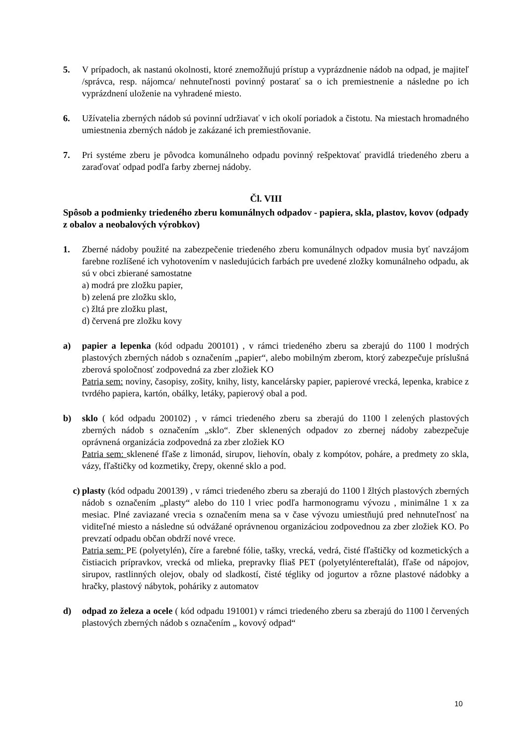5. V prípadoch, ak nastanú okolnosti, ktoré znemožňujú prístup a vyprázdnenie nádob na odpad, je majiteľ /správca, resp. nájomca/ nehnuteľnosti povinný postarať sa o ich premiestnenie a následne po ich vyprázdnení uloženie na vyhradené miesto.
6. Užívatelia zberných nádob sú povinní udržiavať v ich okolí poriadok a čistotu. Na miestach hromadného umiestnenia zberných nádob je zakázané ich premiestňovanie.
7. Pri systéme zberu je pôvodca komunálneho odpadu povinný rešpektovať pravidlá triedeného zberu a zaraďovať odpad podľa farby zbernej nádoby.
Čl. VIII
Spôsob a podmienky triedeného zberu komunálnych odpadov - papiera, skla, plastov, kovov (odpady z obalov a neobalových výrobkov)
1. Zberné nádoby použité na zabezpečenie triedeného zberu komunálnych odpadov musia byť navzájom farebne rozlíšené ich vyhotovením v nasledujúcich farbách pre uvedené zložky komunálneho odpadu, ak sú v obci zbierané samostatne
a) modrá pre zložku papier,
b) zelená pre zložku sklo,
c) žltá pre zložku plast,
d) červená pre zložku kovy
a) papier a lepenka (kód odpadu 200101) , v rámci triedeného zberu sa zberajú do 1100 l modrých plastových zberných nádob s označením „papier“, alebo mobilným zberom, ktorý zabezpečuje príslušná zberová spoločnosť zodpovedná za zber zložiek KO
Patria sem: noviny, časopisy, zošity, knihy, listy, kancelársky papier, papierové vrecká, lepenka, krabice z tvrdého papiera, kartón, obálky, letáky, papierový obal a pod.
b) sklo ( kód odpadu 200102) , v rámci triedeného zberu sa zberajú do 1100 l zelených plastových zberných nádob s označením „sklo“. Zber sklenených odpadov zo zbernej nádoby zabezpečuje oprávnená organizácia zodpovedná za zber zložiek KO
Patria sem: sklenené fľaše z limonád, sirupov, liehovín, obaly z kompótov, poháre, a predmety zo skla, vázy, fľaštičky od kozmetiky, črepy, okenné sklo a pod.
c) plasty (kód odpadu 200139) , v rámci triedeného zberu sa zberajú do 1100 l žltých plastových zberných nádob s označením „plasty“ alebo do 110 l vriec podľa harmonogramu vývozu , minimálne 1 x za mesiac. Plné zaviazané vrecia s označením mena sa v čase vývozu umiestňujú pred nehnuteľnosť na viditeľné miesto a následne sú odvážané oprávnenou organizáciou zodpovednou za zber zložiek KO. Po prevzatí odpadu občan obdrží nové vrece.
Patria sem: PE (polyetylén), číre a farebné fólie, tašky, vrecká, vedrá, čisté fľaštičky od kozmetických a čistiacich prípravkov, vrecká od mlieka, prepravky fliaš PET (polyetyléntereftalát), fľaše od nápojov, sirupov, rastlinných olejov, obaly od sladkostí, čisté tégliky od jogurtov a rôzne plastové nádobky a hračky, plastový nábytok, poháriky z automatov
d) odpad zo železa a ocele ( kód odpadu 191001) v rámci triedeného zberu sa zberajú do 1100 l červených plastových zberných nádob s označením „ kovový odpad“
10